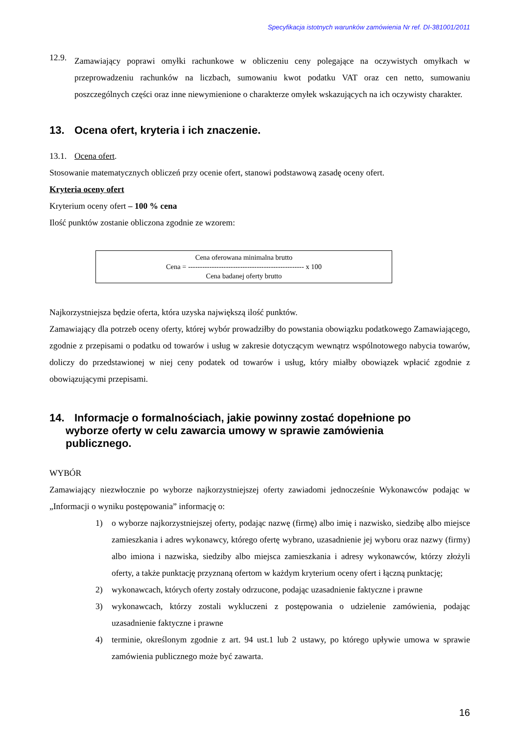Specyfikacja istotnych warunków zamówienia Nr ref. DI-381001/2011
12.9.
Zamawiający poprawi omyłki rachunkowe w obliczeniu ceny polegające na oczywistych omyłkach w przeprowadzeniu rachunków na liczbach, sumowaniu kwot podatku VAT oraz cen netto, sumowaniu poszczególnych części oraz inne niewymienione o charakterze omyłek wskazujących na ich oczywisty charakter.
13. Ocena ofert, kryteria i ich znaczenie.
13.1. Ocena ofert.
Stosowanie matematycznych obliczeń przy ocenie ofert, stanowi podstawową zasadę oceny ofert.
Kryteria oceny ofert
Kryterium oceny ofert – 100 % cena
Ilość punktów zostanie obliczona zgodnie ze wzorem:
Cena oferowana minimalna brutto
Cena = ------------------------------------------------- x 100
Cena badanej oferty brutto
Najkorzystniejsza będzie oferta, która uzyska największą ilość punktów.
Zamawiający dla potrzeb oceny oferty, której wybór prowadziłby do powstania obowiązku podatkowego Zamawiającego, zgodnie z przepisami o podatku od towarów i usług w zakresie dotyczącym wewnątrz wspólnotowego nabycia towarów, doliczy do przedstawionej w niej ceny podatek od towarów i usług, który miałby obowiązek wpłacić zgodnie z obowiązującymi przepisami.
14. Informacje o formalnościach, jakie powinny zostać dopełnione po
wyborze oferty w celu zawarcia umowy w sprawie zamówienia
publicznego.
WYBÓR
Zamawiający niezwłocznie po wyborze najkorzystniejszej oferty zawiadomi jednocześnie Wykonawców podając w „Informacji o wyniku postępowania” informację o:
1) o wyborze najkorzystniejszej oferty, podając nazwę (firmę) albo imię i nazwisko, siedzibę albo miejsce zamieszkania i adres wykonawcy, którego ofertę wybrano, uzasadnienie jej wyboru oraz nazwy (firmy) albo imiona i nazwiska, siedziby albo miejsca zamieszkania i adresy wykonawców, którzy złożyli oferty, a także punktację przyznaną ofertom w każdym kryterium oceny ofert i łączną punktację;
2) wykonawcach, których oferty zostały odrzucone, podając uzasadnienie faktyczne i prawne
3) wykonawcach, którzy zostali wykluczeni z postępowania o udzielenie zamówienia, podając uzasadnienie faktyczne i prawne
4) terminie, określonym zgodnie z art. 94 ust.1 lub 2 ustawy, po którego upływie umowa w sprawie zamówienia publicznego może być zawarta.
16